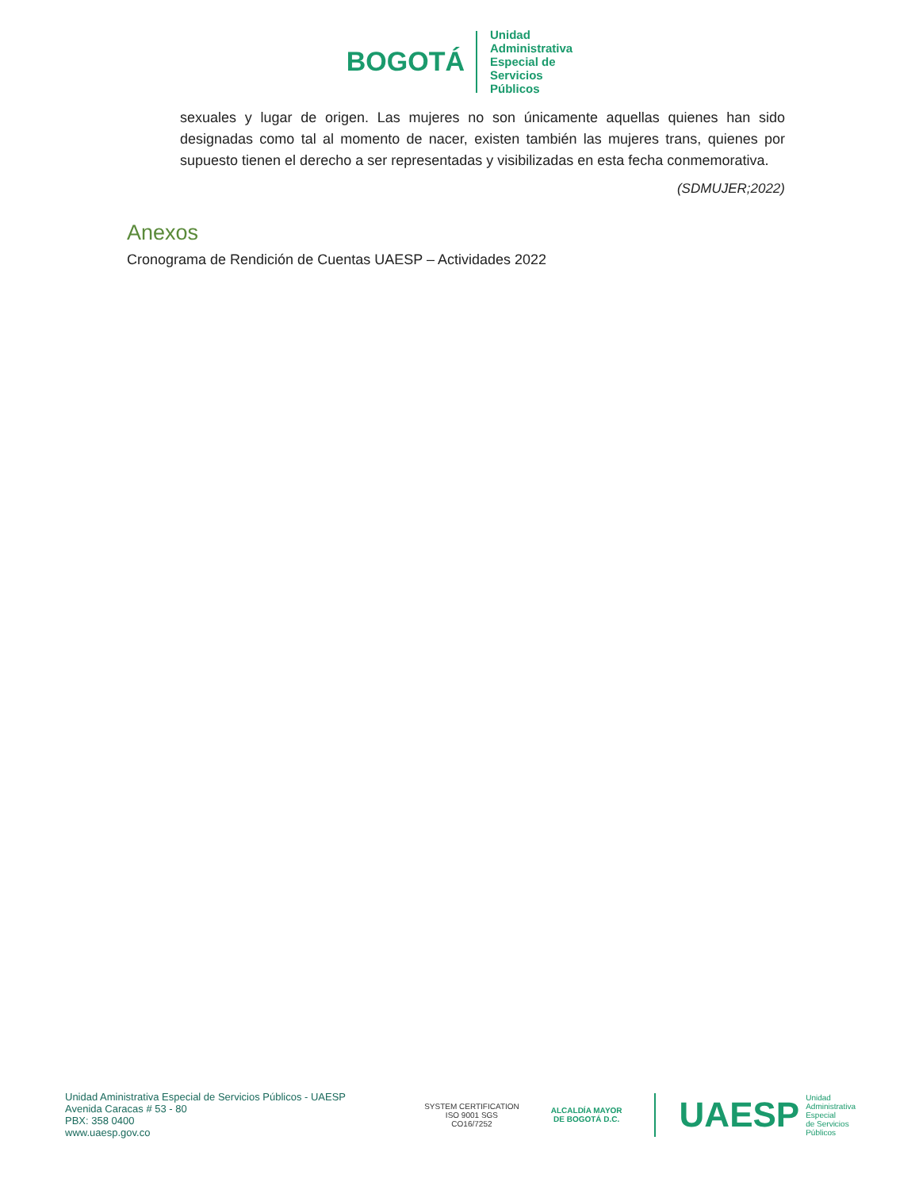BOGOTÁ
Unidad
Administrativa
Especial de
Servicios
Públicos
sexuales y lugar de origen. Las mujeres no son únicamente aquellas quienes han sido designadas como tal al momento de nacer, existen también las mujeres trans, quienes por supuesto tienen el derecho a ser representadas y visibilizadas en esta fecha conmemorativa.
(SDMUJER;2022)
Anexos
Cronograma de Rendición de Cuentas UAESP – Actividades 2022
Unidad Aministrativa Especial de Servicios Públicos - UAESP
Avenida Caracas # 53 - 80
PBX: 358 0400
www.uaesp.gov.co
SYSTEM CERTIFICATION
ISO 9001 SGS
CO16/7252
ALCALDÍA MAYOR
DE BOGOTÁ D.C.
UAESP Unidad
Administrativa
Especial
de Servicios
Públicos